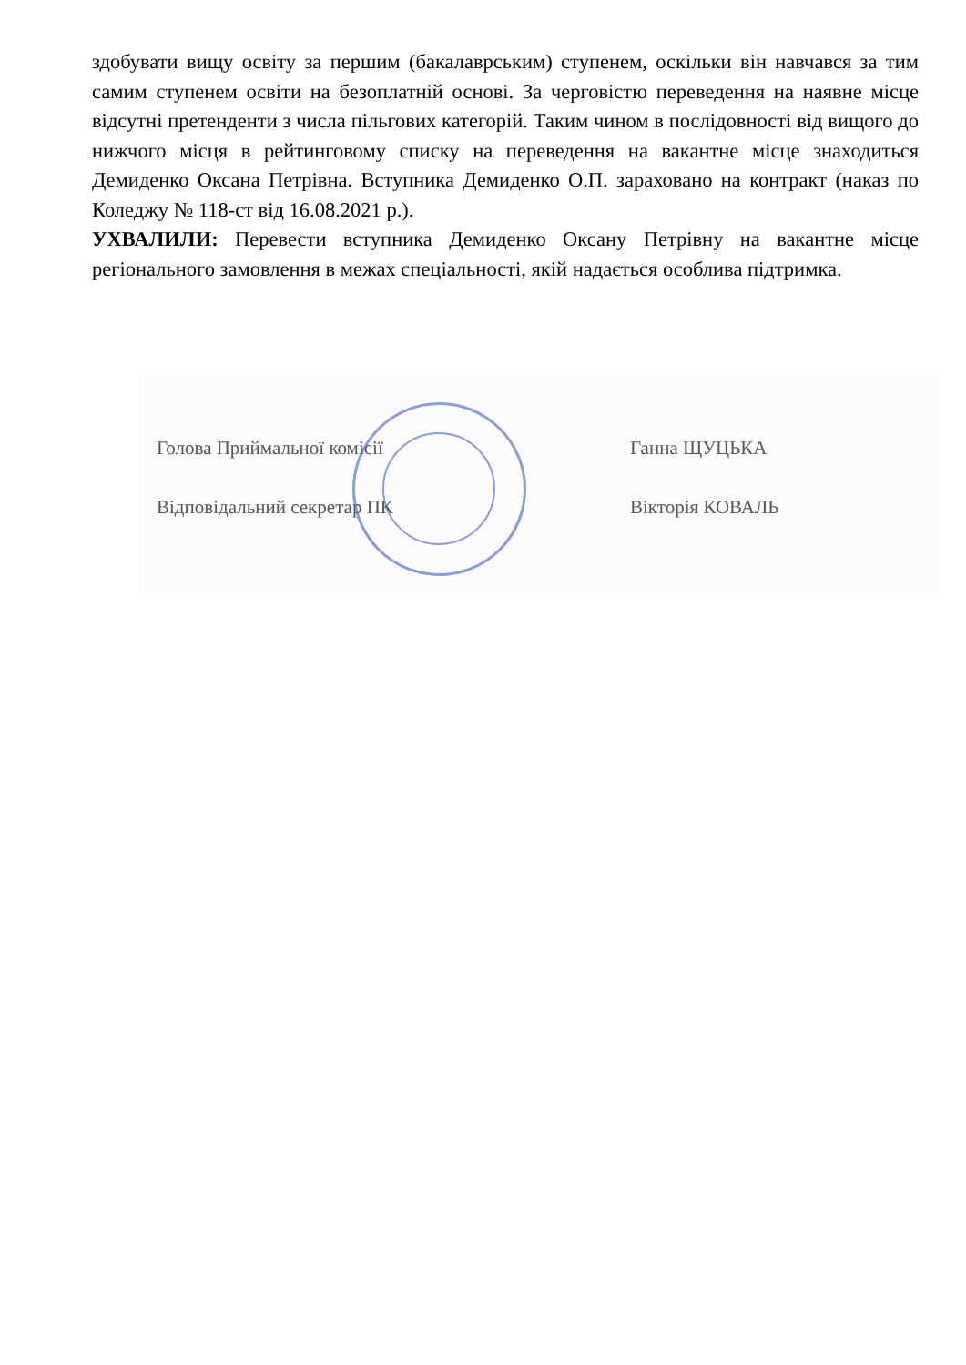здобувати вищу освіту за першим (бакалаврським) ступенем, оскільки він навчався за тим самим ступенем освіти на безоплатній основі. За черговістю переведення на наявне місце відсутні претенденти з числа пільгових категорій. Таким чином в послідовності від вищого до нижчого місця в рейтинговому списку на переведення на вакантне місце знаходиться Демиденко Оксана Петрівна. Вступника Демиденко О.П. зараховано на контракт (наказ по Коледжу № 118-ст від 16.08.2021 р.).
УХВАЛИЛИ: Перевести вступника Демиденко Оксану Петрівну на вакантне місце регіонального замовлення в межах спеціальності, якій надається особлива підтримка.
Голова Приймальної комісії Ганна ЩУЦЬКА
Відповідальний секретар ПК Вікторія КОВАЛЬ